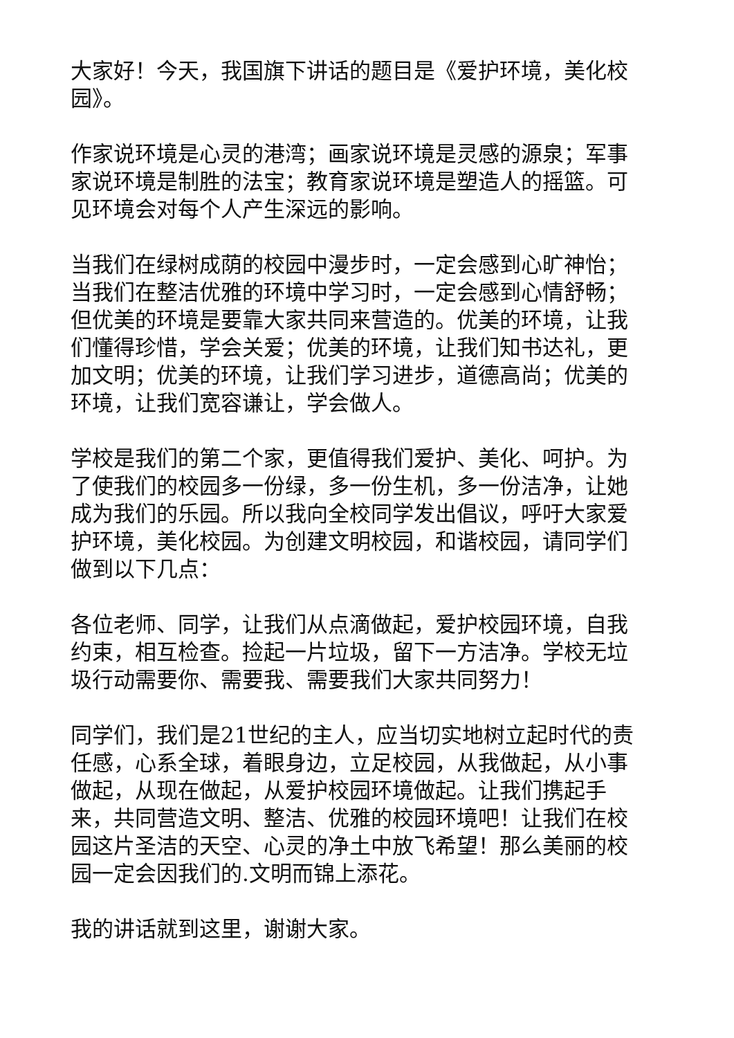大家好！今天，我国旗下讲话的题目是《爱护环境，美化校园》。
作家说环境是心灵的港湾；画家说环境是灵感的源泉；军事家说环境是制胜的法宝；教育家说环境是塑造人的摇篮。可见环境会对每个人产生深远的影响。
当我们在绿树成荫的校园中漫步时，一定会感到心旷神怡；当我们在整洁优雅的环境中学习时，一定会感到心情舒畅；但优美的环境是要靠大家共同来营造的。优美的环境，让我们懂得珍惜，学会关爱；优美的环境，让我们知书达礼，更加文明；优美的环境，让我们学习进步，道德高尚；优美的环境，让我们宽容谦让，学会做人。
学校是我们的第二个家，更值得我们爱护、美化、呵护。为了使我们的校园多一份绿，多一份生机，多一份洁净，让她成为我们的乐园。所以我向全校同学发出倡议，呼吁大家爱护环境，美化校园。为创建文明校园，和谐校园，请同学们做到以下几点：
各位老师、同学，让我们从点滴做起，爱护校园环境，自我约束，相互检查。捡起一片垃圾，留下一方洁净。学校无垃圾行动需要你、需要我、需要我们大家共同努力！
同学们，我们是21世纪的主人，应当切实地树立起时代的责任感，心系全球，着眼身边，立足校园，从我做起，从小事做起，从现在做起，从爱护校园环境做起。让我们携起手来，共同营造文明、整洁、优雅的校园环境吧！让我们在校园这片圣洁的天空、心灵的净土中放飞希望！那么美丽的校园一定会因我们的.文明而锦上添花。
我的讲话就到这里，谢谢大家。